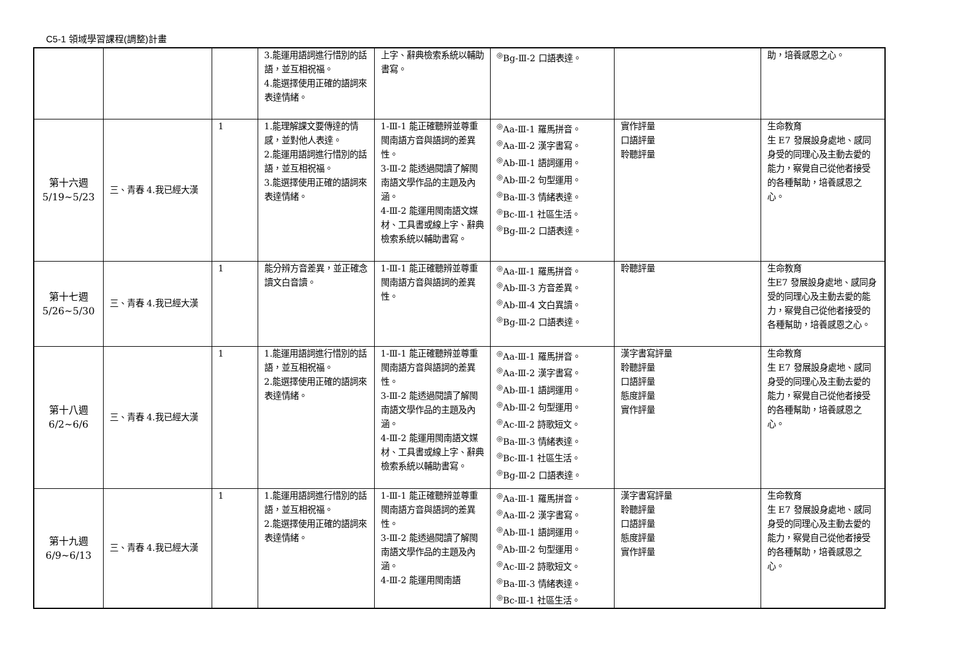C5-1 領域學習課程(調整)計畫
| | | | 3.能運用語詞進行惜別的話語，並互相祝福。 4.能選擇使用正確的語詞來表達情緒。 | 上字、辭典檢索系統以輔助書寫。 | <sup>◎</sup>Bg-Ⅲ-2 口語表達。 | | 助，培養感恩之心。 |
| 第十六週 5/19~5/23 | 三、青春 4.我已經大漢 | 1 | 1.能理解課文要傳達的情感，並對他人表達。 2.能運用語詞進行惜別的話語，並互相祝福。 3.能選擇使用正確的語詞來表達情緒。 | 1-Ⅲ-1 能正確聽辨並尊重閩南語方音與語詞的差異性。 3-Ⅲ-2 能透過閱讀了解閩南語文學作品的主題及內涵。 4-Ⅲ-2 能運用閩南語文媒材、工具書或線上字、辭典檢索系統以輔助書寫。 | <sup>◎</sup>Aa-Ⅲ-1 羅馬拼音。 <sup>◎</sup>Aa-Ⅲ-2 漢字書寫。 <sup>◎</sup>Ab-Ⅲ-1 語詞運用。 <sup>◎</sup>Ab-Ⅲ-2 句型運用。 <sup>◎</sup>Ba-Ⅲ-3 情緒表達。 <sup>◎</sup>Bc-Ⅲ-1 社區生活。 <sup>◎</sup>Bg-Ⅲ-2 口語表達。 | 實作評量 口語評量 聆聽評量 | 生命教育 生 E7 發展設身處地、感同身受的同理心及主動去愛的能力，察覺自己從他者接受的各種幫助，培養感恩之心。 |
| 第十七週 5/26~5/30 | 三、青春 4.我已經大漢 | 1 | 能分辨方音差異，並正確念讀文白音讀。 | 1-Ⅲ-1 能正確聽辨並尊重閩南語方音與語詞的差異性。 | <sup>◎</sup>Aa-Ⅲ-1 羅馬拼音。 <sup>◎</sup>Ab-Ⅲ-3 方音差異。 <sup>◎</sup>Ab-Ⅲ-4 文白異讀。 <sup>◎</sup>Bg-Ⅲ-2 口語表達。 | 聆聽評量 | 生命教育 生E7 發展設身處地、感同身受的同理心及主動去愛的能力，察覺自己從他者接受的各種幫助，培養感恩之心。 |
| 第十八週 6/2~6/6 | 三、青春 4.我已經大漢 | 1 | 1.能運用語詞進行惜別的話語，並互相祝福。 2.能選擇使用正確的語詞來表達情緒。 | 1-Ⅲ-1 能正確聽辨並尊重閩南語方音與語詞的差異性。 3-Ⅲ-2 能透過閱讀了解閩南語文學作品的主題及內涵。 4-Ⅲ-2 能運用閩南語文媒材、工具書或線上字、辭典檢索系統以輔助書寫。 | <sup>◎</sup>Aa-Ⅲ-1 羅馬拼音。 <sup>◎</sup>Aa-Ⅲ-2 漢字書寫。 <sup>◎</sup>Ab-Ⅲ-1 語詞運用。 <sup>◎</sup>Ab-Ⅲ-2 句型運用。 <sup>◎</sup>Ac-Ⅲ-2 詩歌短文。 <sup>◎</sup>Ba-Ⅲ-3 情緒表達。 <sup>◎</sup>Bc-Ⅲ-1 社區生活。 <sup>◎</sup>Bg-Ⅲ-2 口語表達。 | 漢字書寫評量 聆聽評量 口語評量 態度評量 實作評量 | 生命教育 生 E7 發展設身處地、感同身受的同理心及主動去愛的能力，察覺自己從他者接受的各種幫助，培養感恩之心。 |
| 第十九週 6/9~6/13 | 三、青春 4.我已經大漢 | 1 | 1.能運用語詞進行惜別的話語，並互相祝福。 2.能選擇使用正確的語詞來表達情緒。 | 1-Ⅲ-1 能正確聽辨並尊重閩南語方音與語詞的差異性。 3-Ⅲ-2 能透過閱讀了解閩南語文學作品的主題及內涵。 4-Ⅲ-2 能運用閩南語 | <sup>◎</sup>Aa-Ⅲ-1 羅馬拼音。 <sup>◎</sup>Aa-Ⅲ-2 漢字書寫。 <sup>◎</sup>Ab-Ⅲ-1 語詞運用。 <sup>◎</sup>Ab-Ⅲ-2 句型運用。 <sup>◎</sup>Ac-Ⅲ-2 詩歌短文。 <sup>◎</sup>Ba-Ⅲ-3 情緒表達。 <sup>◎</sup>Bc-Ⅲ-1 社區生活。 | 漢字書寫評量 聆聽評量 口語評量 態度評量 實作評量 | 生命教育 生 E7 發展設身處地、感同身受的同理心及主動去愛的能力，察覺自己從他者接受的各種幫助，培養感恩之心。 |